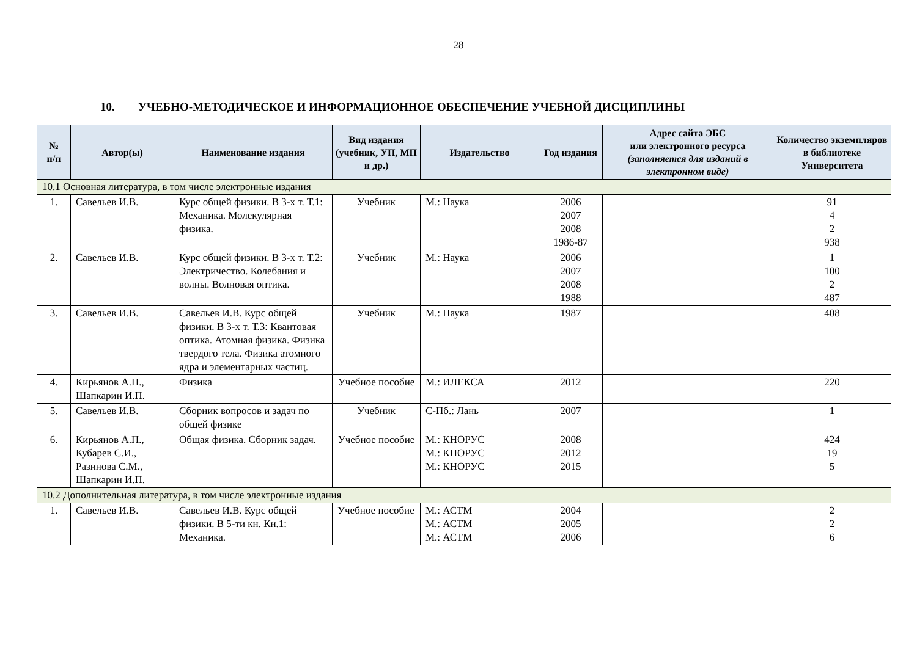28
10. УЧЕБНО-МЕТОДИЧЕСКОЕ И ИНФОРМАЦИОННОЕ ОБЕСПЕЧЕНИЕ УЧЕБНОЙ ДИСЦИПЛИНЫ
| № п/п | Автор(ы) | Наименование издания | Вид издания (учебник, УП, МП и др.) | Издательство | Год издания | Адрес сайта ЭБС или электронного ресурса (заполняется для изданий в электронном виде) | Количество экземпляров в библиотеке Университета |
| --- | --- | --- | --- | --- | --- | --- | --- |
| 10.1 Основная литература, в том числе электронные издания | | | | | | | |
| 1. | Савельев И.В. | Курс общей физики. В 3-х т. Т.1: Механика. Молекулярная физика. | Учебник | М.: Наука | 2006 2007 2008 1986-87 | | 91 4 2 938 |
| 2. | Савельев И.В. | Курс общей физики. В 3-х т. Т.2: Электричество. Колебания и волны. Волновая оптика. | Учебник | М.: Наука | 2006 2007 2008 1988 | | 1 100 2 487 |
| 3. | Савельев И.В. | Савельев И.В. Курс общей физики. В 3-х т. Т.3: Квантовая оптика. Атомная физика. Физика твердого тела. Физика атомного ядра и элементарных частиц. | Учебник | М.: Наука | 1987 | | 408 |
| 4. | Кирьянов А.П., Шапкарин И.П. | Физика | Учебное пособие | М.: ИЛЕКСА | 2012 | | 220 |
| 5. | Савельев И.В. | Сборник вопросов и задач по общей физике | Учебник | С-Пб.: Лань | 2007 | | 1 |
| 6. | Кирьянов А.П., Кубарев С.И., Разинова С.М., Шапкарин И.П. | Общая физика. Сборник задач. | Учебное пособие | М.: КНОРУС М.: КНОРУС М.: КНОРУС | 2008 2012 2015 | | 424 19 5 |
| 10.2 Дополнительная литература, в том числе электронные издания | | | | | | | |
| 1. | Савельев И.В. | Савельев И.В. Курс общей физики. В 5-ти кн. Кн.1: Механика. | Учебное пособие | М.: АСТМ М.: АСТМ М.: АСТМ | 2004 2005 2006 | | 2 2 6 |